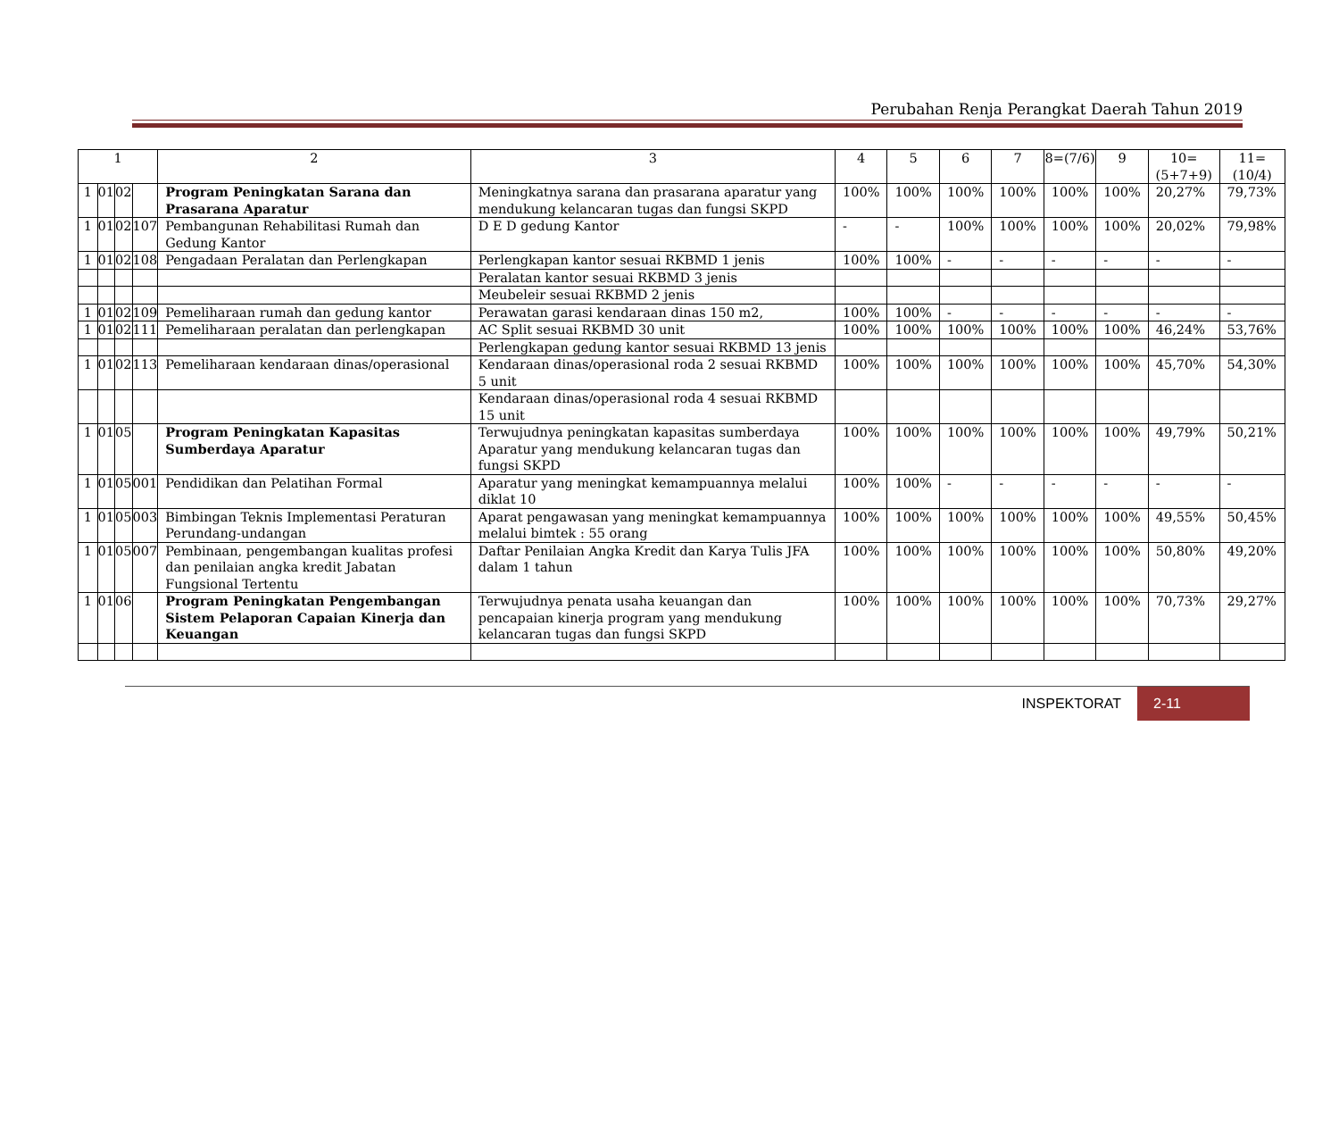Perubahan Renja Perangkat Daerah Tahun 2019
| 1 | | | | 2 | 3 | 4 | 5 | 6 | 7 | 8=(7/6) | 9 | 10=(5+7+9) | 11=(10/4) |
| --- | --- | --- | --- | --- | --- | --- | --- | --- | --- | --- | --- | --- | --- |
| 1 | 01 | 02 | | Program Peningkatan Sarana dan Prasarana Aparatur | Meningkatnya sarana dan prasarana aparatur yang mendukung kelancaran tugas dan fungsi SKPD | 100% | 100% | 100% | 100% | 100% | 100% | 20,27% | 79,73% |
| 1 | 01 | 02 | 107 | Pembangunan Rehabilitasi Rumah dan Gedung Kantor | D E D gedung Kantor | - | - | 100% | 100% | 100% | 100% | 20,02% | 79,98% |
| 1 | 01 | 02 | 108 | Pengadaan Peralatan dan Perlengkapan | Perlengkapan kantor sesuai RKBMD 1 jenis | 100% | 100% | - | - | - | - | - | - |
| | | | | | Peralatan kantor sesuai RKBMD 3 jenis | | | | | | | | |
| | | | | | Meubeleir sesuai RKBMD 2 jenis | | | | | | | | |
| 1 | 01 | 02 | 109 | Pemeliharaan rumah dan gedung kantor | Perawatan garasi kendaraan dinas 150 m2, | 100% | 100% | - | - | - | - | - | - |
| 1 | 01 | 02 | 111 | Pemeliharaan peralatan dan perlengkapan | AC Split sesuai RKBMD 30 unit | 100% | 100% | 100% | 100% | 100% | 100% | 46,24% | 53,76% |
| | | | | | Perlengkapan gedung kantor sesuai RKBMD 13 jenis | | | | | | | | |
| 1 | 01 | 02 | 113 | Pemeliharaan kendaraan dinas/operasional | Kendaraan dinas/operasional roda 2 sesuai RKBMD 5 unit | 100% | 100% | 100% | 100% | 100% | 100% | 45,70% | 54,30% |
| | | | | | Kendaraan dinas/operasional roda 4 sesuai RKBMD 15 unit | | | | | | | | |
| 1 | 01 | 05 | | Program Peningkatan Kapasitas Sumberdaya Aparatur | Terwujudnya peningkatan kapasitas sumberdaya Aparatur yang mendukung kelancaran tugas dan fungsi SKPD | 100% | 100% | 100% | 100% | 100% | 100% | 49,79% | 50,21% |
| 1 | 01 | 05 | 001 | Pendidikan dan Pelatihan Formal | Aparatur yang meningkat kemampuannya melalui diklat 10 | 100% | 100% | - | - | - | - | - | - |
| 1 | 01 | 05 | 003 | Bimbingan Teknis Implementasi Peraturan Perundang-undangan | Aparat pengawasan yang meningkat kemampuannya melalui bimtek : 55 orang | 100% | 100% | 100% | 100% | 100% | 100% | 49,55% | 50,45% |
| 1 | 01 | 05 | 007 | Pembinaan, pengembangan kualitas profesi dan penilaian angka kredit Jabatan Fungsional Tertentu | Daftar Penilaian Angka Kredit dan Karya Tulis JFA dalam 1 tahun | 100% | 100% | 100% | 100% | 100% | 100% | 50,80% | 49,20% |
| 1 | 01 | 06 | | Program Peningkatan Pengembangan Sistem Pelaporan Capaian Kinerja dan Keuangan | Terwujudnya penata usaha keuangan dan pencapaian kinerja program yang mendukung kelancaran tugas dan fungsi SKPD | 100% | 100% | 100% | 100% | 100% | 100% | 70,73% | 29,27% |
INSPEKTORAT 2-11